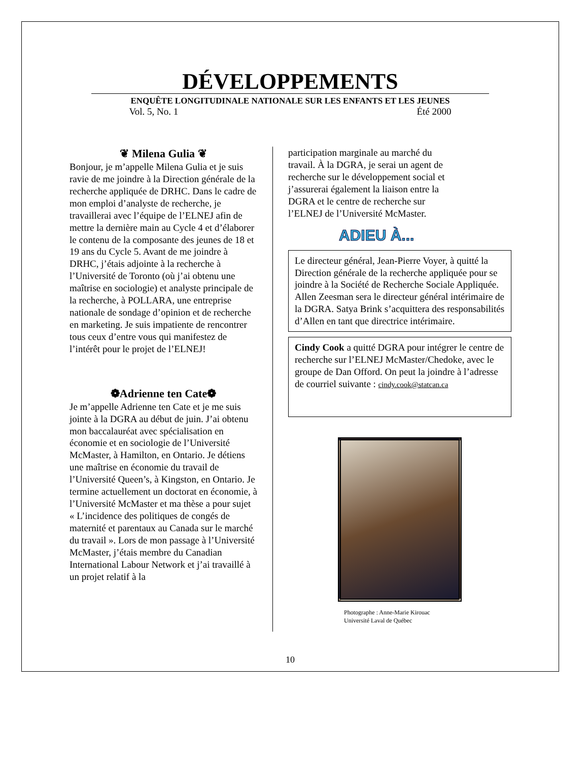DÉVELOPPEMENTS
ENQUÊTE LONGITUDINALE NATIONALE SUR LES ENFANTS ET LES JEUNES
Vol. 5, No. 1 Été 2000
❦ Milena Gulia ❦
Bonjour, je m’appelle Milena Gulia et je suis ravie de me joindre à la Direction générale de la recherche appliquée de DRHC. Dans le cadre de mon emploi d’analyste de recherche, je travaillerai avec l’équipe de l’ELNEJ afin de mettre la dernière main au Cycle 4 et d’élaborer le contenu de la composante des jeunes de 18 et 19 ans du Cycle 5. Avant de me joindre à DRHC, j’étais adjointe à la recherche à l’Université de Toronto (où j’ai obtenu une maîtrise en sociologie) et analyste principale de la recherche, à POLLARA, une entreprise nationale de sondage d’opinion et de recherche en marketing. Je suis impatiente de rencontrer tous ceux d’entre vous qui manifestez de l’intérêt pour le projet de l’ELNEJ!
❁Adrienne ten Cate❁
Je m’appelle Adrienne ten Cate et je me suis jointe à la DGRA au début de juin. J’ai obtenu mon baccalauréat avec spécialisation en économie et en sociologie de l’Université McMaster, à Hamilton, en Ontario. Je détiens une maîtrise en économie du travail de l’Université Queen’s, à Kingston, en Ontario. Je termine actuellement un doctorat en économie, à l’Université McMaster et ma thèse a pour sujet « L’incidence des politiques de congés de maternité et parentaux au Canada sur le marché du travail ». Lors de mon passage à l’Université McMaster, j’étais membre du Canadian International Labour Network et j’ai travaillé à un projet relatif à la
participation marginale au marché du travail. À la DGRA, je serai un agent de recherche sur le développement social et j’assurerai également la liaison entre la DGRA et le centre de recherche sur l’ELNEJ de l’Université McMaster.
ADIEU À...
Le directeur général, Jean-Pierre Voyer, à quitté la Direction générale de la recherche appliquée pour se joindre à la Société de Recherche Sociale Appliquée. Allen Zeesman sera le directeur général intérimaire de la DGRA. Satya Brink s’acquittera des responsabilités d’Allen en tant que directrice intérimaire.
Cindy Cook a quitté DGRA pour intégrer le centre de recherche sur l’ELNEJ McMaster/Chedoke, avec le groupe de Dan Offord. On peut la joindre à l’adresse de courriel suivante : cindy.cook@statcan.ca
Photographe : Anne-Marie Kirouac
Université Laval de Québec
10